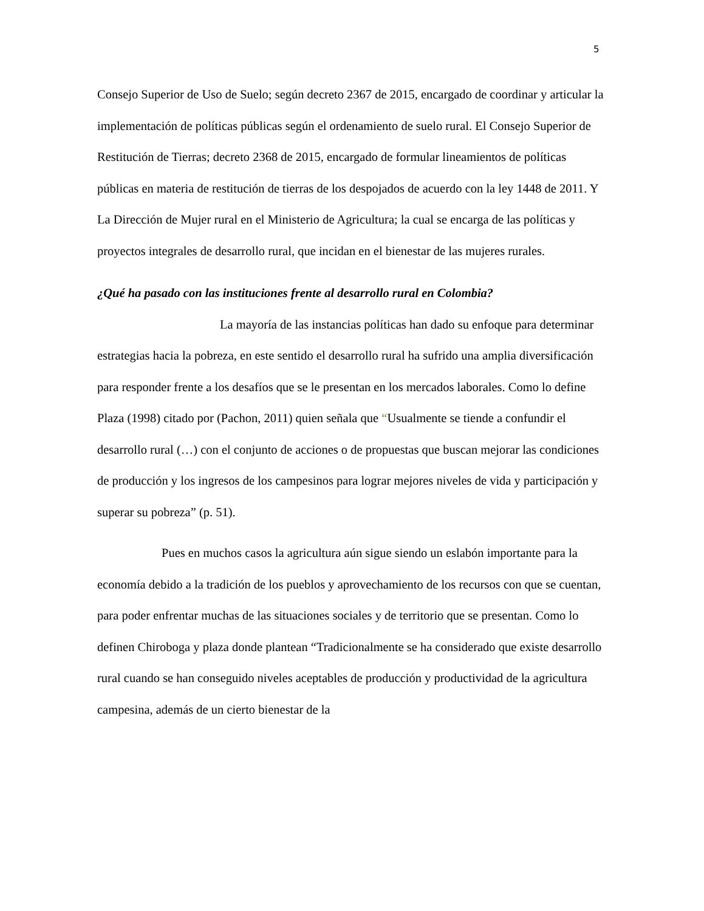5
Consejo Superior de Uso de Suelo; según decreto 2367 de 2015, encargado de coordinar y articular la implementación de políticas públicas según el ordenamiento de suelo rural. El Consejo Superior de Restitución de Tierras; decreto 2368 de 2015, encargado de formular lineamientos de políticas públicas en materia de restitución de tierras de los despojados de acuerdo con la ley 1448 de 2011. Y La Dirección de Mujer rural en el Ministerio de Agricultura; la cual se encarga de las políticas y proyectos integrales de desarrollo rural, que incidan en el bienestar de las mujeres rurales.
¿Qué ha pasado con las instituciones frente al desarrollo rural en Colombia?
La mayoría de las instancias políticas han dado su enfoque para determinar estrategias hacia la pobreza, en este sentido el desarrollo rural ha sufrido una amplia diversificación para responder frente a los desafíos que se le presentan en los mercados laborales. Como lo define Plaza (1998) citado por (Pachon, 2011) quien señala que “Usualmente se tiende a confundir el desarrollo rural (…) con el conjunto de acciones o de propuestas que buscan mejorar las condiciones de producción y los ingresos de los campesinos para lograr mejores niveles de vida y participación y superar su pobreza” (p. 51).
Pues en muchos casos la agricultura aún sigue siendo un eslabón importante para la economía debido a la tradición de los pueblos y aprovechamiento de los recursos con que se cuentan, para poder enfrentar muchas de las situaciones sociales y de territorio que se presentan. Como lo definen Chiroboga y plaza donde plantean “Tradicionalmente se ha considerado que existe desarrollo rural cuando se han conseguido niveles aceptables de producción y productividad de la agricultura campesina, además de un cierto bienestar de la